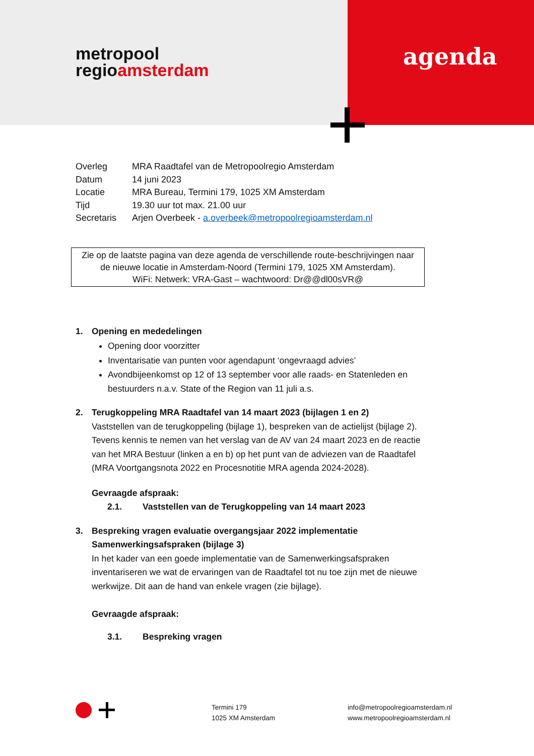metropool
regioamsterdam
agenda
| Overleg | MRA Raadtafel van de Metropoolregio Amsterdam |
| Datum | 14 juni 2023 |
| Locatie | MRA Bureau, Termini 179, 1025 XM Amsterdam |
| Tijd | 19.30 uur tot max. 21.00 uur |
| Secretaris | Arjen Overbeek - a.overbeek@metropoolregioamsterdam.nl |
Zie op de laatste pagina van deze agenda de verschillende route-beschrijvingen naar
de nieuwe locatie in Amsterdam-Noord (Termini 179, 1025 XM Amsterdam).
WiFi: Netwerk: VRA-Gast – wachtwoord: Dr@@dl00sVR@
1. Opening en mededelingen
Opening door voorzitter
Inventarisatie van punten voor agendapunt ‘ongevraagd advies’
Avondbijeenkomst op 12 of 13 september voor alle raads- en Statenleden en bestuurders n.a.v. State of the Region van 11 juli a.s.
2. Terugkoppeling MRA Raadtafel van 14 maart 2023 (bijlagen 1 en 2)
Vaststellen van de terugkoppeling (bijlage 1), bespreken van de actielijst (bijlage 2). Tevens kennis te nemen van het verslag van de AV van 24 maart 2023 en de reactie van het MRA Bestuur (linken a en b) op het punt van de adviezen van de Raadtafel (MRA Voortgangsnota 2022 en Procesnotitie MRA agenda 2024-2028).
Gevraagde afspraak:
2.1. Vaststellen van de Terugkoppeling van 14 maart 2023
3. Bespreking vragen evaluatie overgangsjaar 2022 implementatie Samenwerkingsafspraken (bijlage 3)
In het kader van een goede implementatie van de Samenwerkingsafspraken inventariseren we wat de ervaringen van de Raadtafel tot nu toe zijn met de nieuwe werkwijze. Dit aan de hand van enkele vragen (zie bijlage).
Gevraagde afspraak:
3.1. Bespreking vragen
Termini 179
1025 XM Amsterdam
info@metropoolregioamsterdam.nl
www.metropoolregioamsterdam.nl